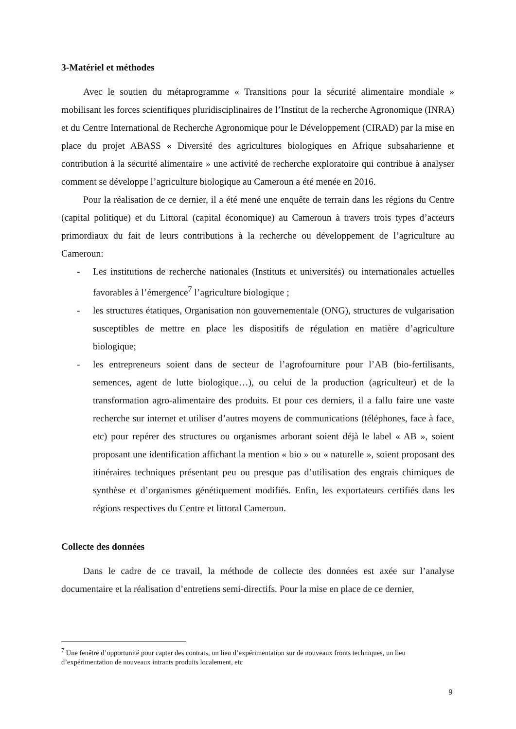3-Matériel et méthodes
Avec le soutien du métaprogramme « Transitions pour la sécurité alimentaire mondiale » mobilisant les forces scientifiques pluridisciplinaires de l’Institut de la recherche Agronomique (INRA) et du Centre International de Recherche Agronomique pour le Développement (CIRAD) par la mise en place du projet ABASS « Diversité des agricultures biologiques en Afrique subsaharienne et contribution à la sécurité alimentaire » une activité de recherche exploratoire qui contribue à analyser comment se développe l’agriculture biologique au Cameroun a été menée en 2016.
Pour la réalisation de ce dernier, il a été mené une enquête de terrain dans les régions du Centre (capital politique) et du Littoral (capital économique) au Cameroun à travers trois types d’acteurs primordiaux du fait de leurs contributions à la recherche ou développement de l’agriculture au Cameroun:
- Les institutions de recherche nationales (Instituts et universités) ou internationales actuelles favorables à l’émergence<sup>7</sup> l’agriculture biologique ;
- les structures étatiques, Organisation non gouvernementale (ONG), structures de vulgarisation susceptibles de mettre en place les dispositifs de régulation en matière d’agriculture biologique;
- les entrepreneurs soient dans de secteur de l’agrofourniture pour l’AB (bio-fertilisants, semences, agent de lutte biologique…), ou celui de la production (agriculteur) et de la transformation agro-alimentaire des produits. Et pour ces derniers, il a fallu faire une vaste recherche sur internet et utiliser d’autres moyens de communications (téléphones, face à face, etc) pour repérer des structures ou organismes arborant soient déjà le label « AB », soient proposant une identification affichant la mention « bio » ou « naturelle », soient proposant des itinéraires techniques présentant peu ou presque pas d’utilisation des engrais chimiques de synthèse et d’organismes génétiquement modifiés. Enfin, les exportateurs certifiés dans les régions respectives du Centre et littoral Cameroun.
Collecte des données
Dans le cadre de ce travail, la méthode de collecte des données est axée sur l’analyse documentaire et la réalisation d’entretiens semi-directifs. Pour la mise en place de ce dernier,
<sup>7</sup> Une fenêtre d’opportunité pour capter des contrats, un lieu d’expérimentation sur de nouveaux fronts techniques, un lieu d’expérimentation de nouveaux intrants produits localement, etc
9